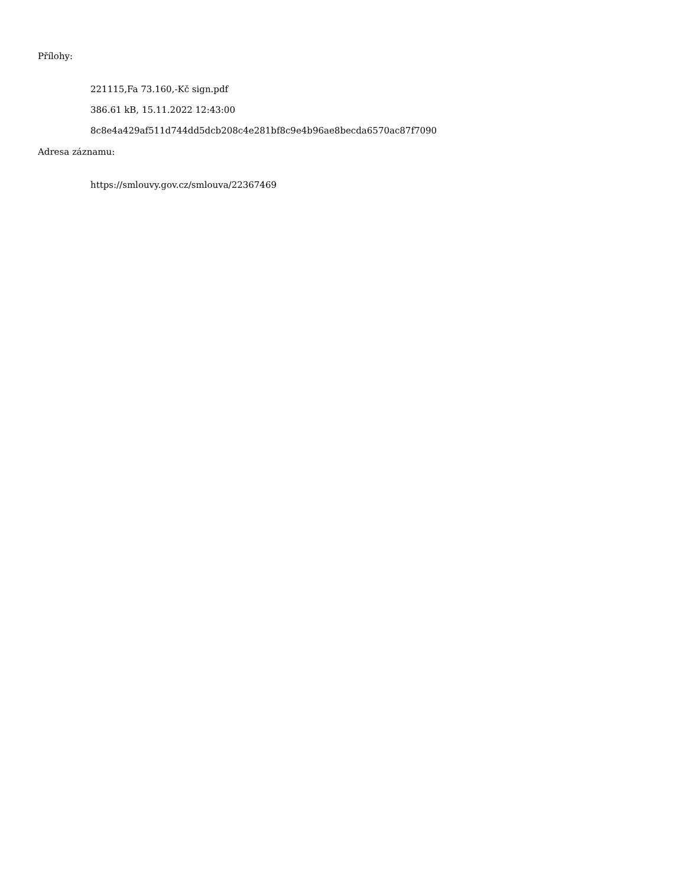Přílohy:
221115,Fa 73.160,-Kč sign.pdf
386.61 kB, 15.11.2022 12:43:00
8c8e4a429af511d744dd5dcb208c4e281bf8c9e4b96ae8becda6570ac87f7090
Adresa záznamu:
https://smlouvy.gov.cz/smlouva/22367469